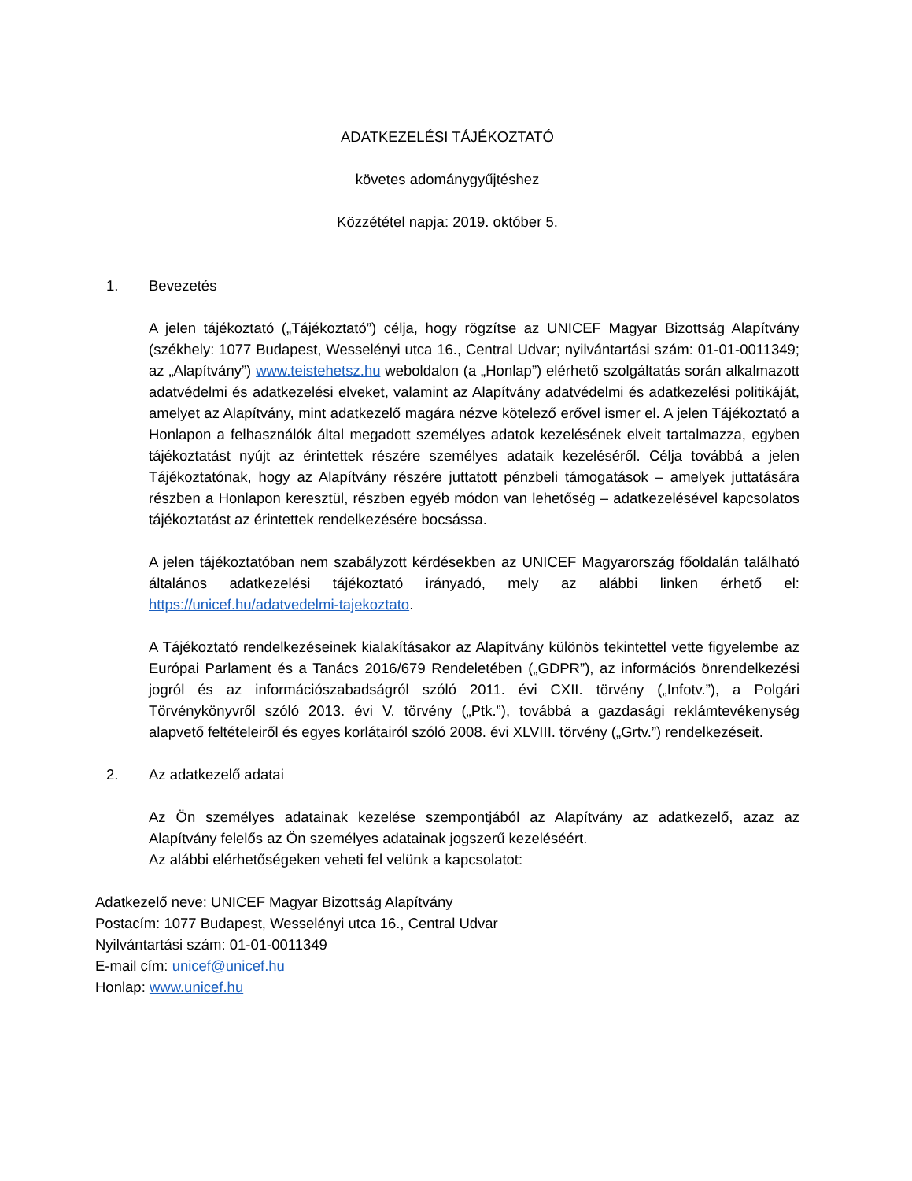ADATKEZELÉSI TÁJÉKOZTATÓ
követes adománygyűjtéshez
Közzététel napja: 2019. október 5.
1. Bevezetés
A jelen tájékoztató („Tájékoztató”) célja, hogy rögzítse az UNICEF Magyar Bizottság Alapítvány (székhely: 1077 Budapest, Wesselényi utca 16., Central Udvar; nyilvántartási szám: 01-01-0011349; az „Alapítvány”) www.teistehetsz.hu weboldalon (a „Honlap”) elérhető szolgáltatás során alkalmazott adatvédelmi és adatkezelési elveket, valamint az Alapítvány adatvédelmi és adatkezelési politikáját, amelyet az Alapítvány, mint adatkezelő magára nézve kötelező erővel ismer el. A jelen Tájékoztató a Honlapon a felhasználók által megadott személyes adatok kezelésének elveit tartalmazza, egyben tájékoztatást nyújt az érintettek részére személyes adataik kezeléséről. Célja továbbá a jelen Tájékoztatónak, hogy az Alapítvány részére juttatott pénzbeli támogatások – amelyek juttatására részben a Honlapon keresztül, részben egyéb módon van lehetőség – adatkezelésével kapcsolatos tájékoztatást az érintettek rendelkezésére bocsássa.
A jelen tájékoztatóban nem szabályzott kérdésekben az UNICEF Magyarország főoldalán található általános adatkezelési tájékoztató irányadó, mely az alábbi linken érhető el: https://unicef.hu/adatvedelmi-tajekoztato.
A Tájékoztató rendelkezéseinek kialakításakor az Alapítvány különös tekintettel vette figyelembe az Európai Parlament és a Tanács 2016/679 Rendeletében („GDPR”), az információs önrendelkezési jogról és az információszabadságról szóló 2011. évi CXII. törvény („Infotv.”), a Polgári Törvénykönyvről szóló 2013. évi V. törvény („Ptk.”), továbbá a gazdasági reklámtevékenység alapvető feltételeiről és egyes korlátairól szóló 2008. évi XLVIII. törvény („Grtv.”) rendelkezéseit.
2. Az adatkezelő adatai
Az Ön személyes adatainak kezelése szempontjából az Alapítvány az adatkezelő, azaz az Alapítvány felelős az Ön személyes adatainak jogszerű kezeléséért.
Az alábbi elérhetőségeken veheti fel velünk a kapcsolatot:
Adatkezelő neve: UNICEF Magyar Bizottság Alapítvány
Postacím: 1077 Budapest, Wesselényi utca 16., Central Udvar
Nyilvántartási szám: 01-01-0011349
E-mail cím: unicef@unicef.hu
Honlap: www.unicef.hu